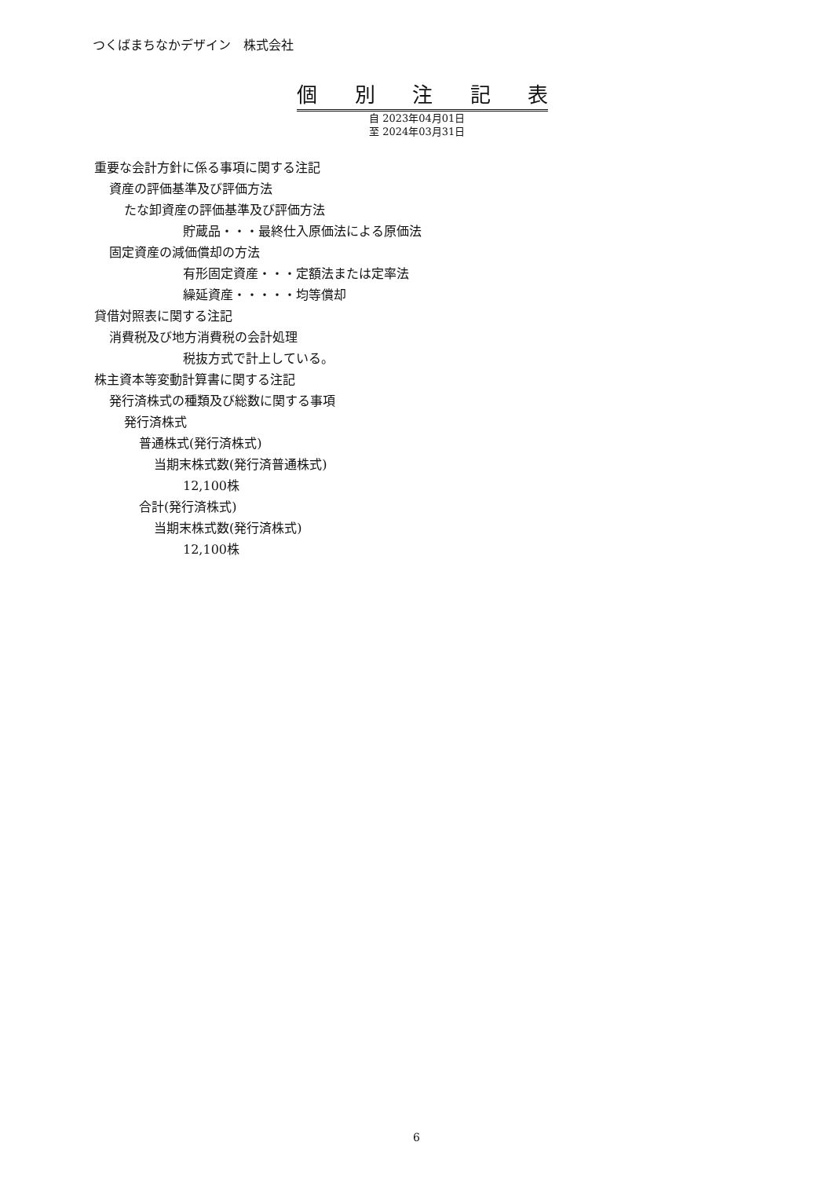つくばまちなかデザイン　株式会社
個 別 注 記 表
自 2023年04月01日
至 2024年03月31日
重要な会計方針に係る事項に関する注記
資産の評価基準及び評価方法
たな卸資産の評価基準及び評価方法
貯蔵品・・・最終仕入原価法による原価法
固定資産の減価償却の方法
有形固定資産・・・定額法または定率法
繰延資産・・・・・均等償却
貸借対照表に関する注記
消費税及び地方消費税の会計処理
税抜方式で計上している。
株主資本等変動計算書に関する注記
発行済株式の種類及び総数に関する事項
発行済株式
普通株式(発行済株式)
当期末株式数(発行済普通株式)
12,100株
合計(発行済株式)
当期末株式数(発行済株式)
12,100株
6